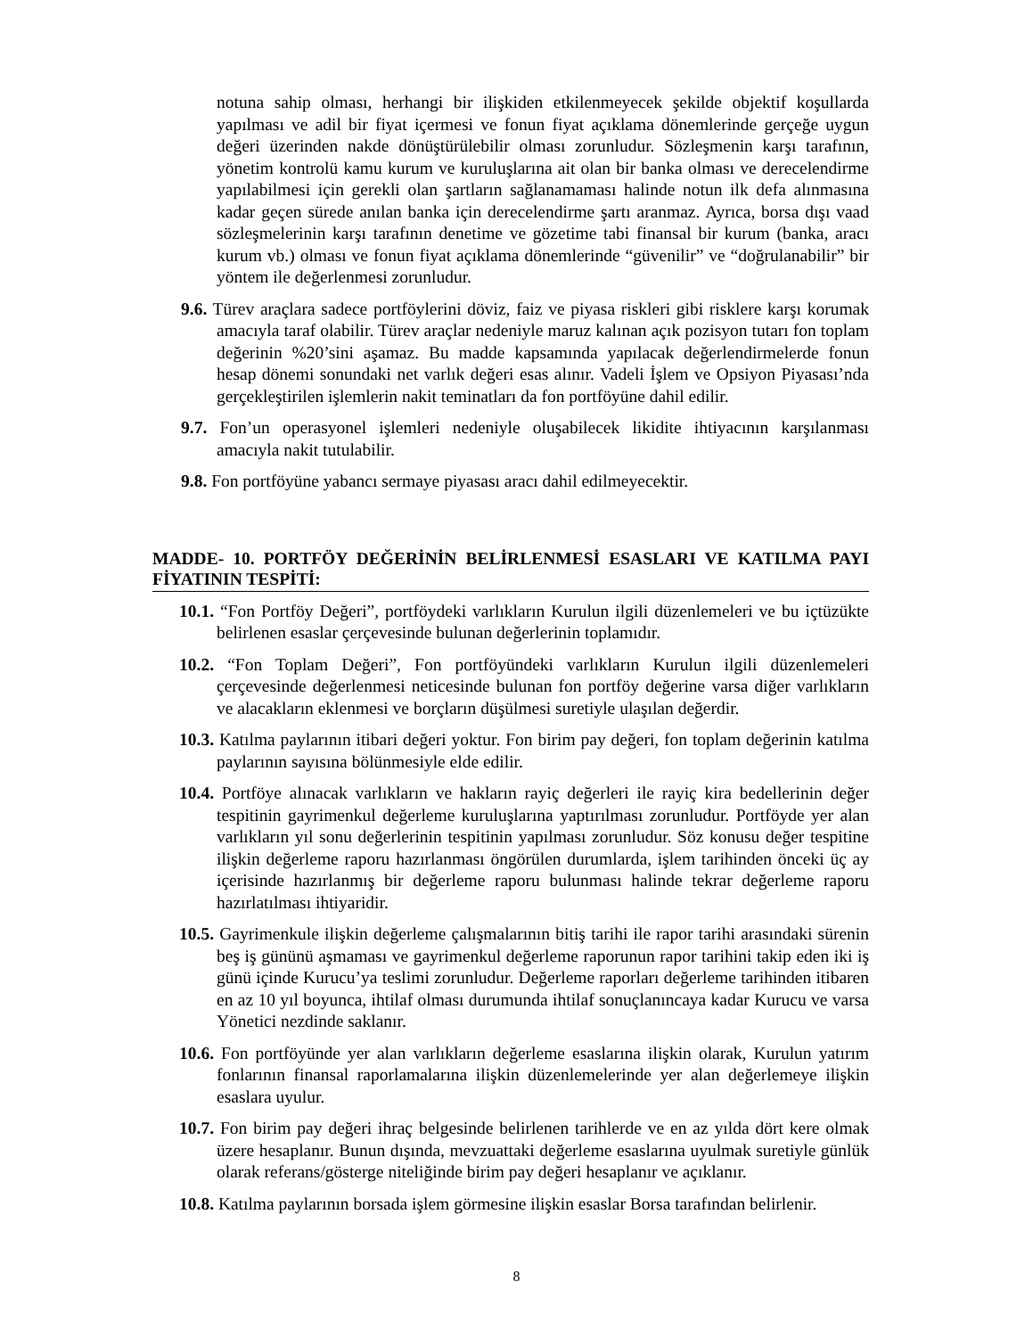notuna sahip olması, herhangi bir ilişkiden etkilenmeyecek şekilde objektif koşullarda yapılması ve adil bir fiyat içermesi ve fonun fiyat açıklama dönemlerinde gerçeğe uygun değeri üzerinden nakde dönüştürülebilir olması zorunludur. Sözleşmenin karşı tarafının, yönetim kontrolü kamu kurum ve kuruluşlarına ait olan bir banka olması ve derecelendirme yapılabilmesi için gerekli olan şartların sağlanamaması halinde notun ilk defa alınmasına kadar geçen sürede anılan banka için derecelendirme şartı aranmaz. Ayrıca, borsa dışı vaad sözleşmelerinin karşı tarafının denetime ve gözetime tabi finansal bir kurum (banka, aracı kurum vb.) olması ve fonun fiyat açıklama dönemlerinde “güvenilir” ve “doğrulanabilir” bir yöntem ile değerlenmesi zorunludur.
9.6. Türev araçlara sadece portföylerini döviz, faiz ve piyasa riskleri gibi risklere karşı korumak amacıyla taraf olabilir. Türev araçlar nedeniyle maruz kalınan açık pozisyon tutarı fon toplam değerinin %20’sini aşamaz. Bu madde kapsamında yapılacak değerlendirmelerde fonun hesap dönemi sonundaki net varlık değeri esas alınır. Vadeli İşlem ve Opsiyon Piyasası’nda gerçekleştirilen işlemlerin nakit teminatları da fon portföyüne dahil edilir.
9.7. Fon’un operasyonel işlemleri nedeniyle oluşabilecek likidite ihtiyacının karşılanması amacıyla nakit tutulabilir.
9.8. Fon portföyüne yabancı sermaye piyasası aracı dahil edilmeyecektir.
MADDE- 10. PORTFÖY DEĞERİNİN BELİRLENMESİ ESASLARI VE KATILMA PAYI FİYATININ TESPİTİ:
10.1. “Fon Portföy Değeri”, portföydeki varlıkların Kurulun ilgili düzenlemeleri ve bu içtüzükte belirlenen esaslar çerçevesinde bulunan değerlerinin toplamıdır.
10.2. “Fon Toplam Değeri”, Fon portföyündeki varlıkların Kurulun ilgili düzenlemeleri çerçevesinde değerlenmesi neticesinde bulunan fon portföy değerine varsa diğer varlıkların ve alacakların eklenmesi ve borçların düşülmesi suretiyle ulaşılan değerdir.
10.3. Katılma paylarının itibari değeri yoktur. Fon birim pay değeri, fon toplam değerinin katılma paylarının sayısına bölünmesiyle elde edilir.
10.4. Portföye alınacak varlıkların ve hakların rayiç değerleri ile rayiç kira bedellerinin değer tespitinin gayrimenkul değerleme kuruluşlarına yaptırılması zorunludur. Portföyde yer alan varlıkların yıl sonu değerlerinin tespitinin yapılması zorunludur. Söz konusu değer tespitine ilişkin değerleme raporu hazırlanması öngörülen durumlarda, işlem tarihinden önceki üç ay içerisinde hazırlanmış bir değerleme raporu bulunması halinde tekrar değerleme raporu hazırlatılması ihtiyaridir.
10.5. Gayrimenkule ilişkin değerleme çalışmalarının bitiş tarihi ile rapor tarihi arasındaki sürenin beş iş gününü aşmaması ve gayrimenkul değerleme raporunun rapor tarihini takip eden iki iş günü içinde Kurucu’ya teslimi zorunludur. Değerleme raporları değerleme tarihinden itibaren en az 10 yıl boyunca, ihtilaf olması durumunda ihtilaf sonuçlanıncaya kadar Kurucu ve varsa Yönetici nezdinde saklanır.
10.6. Fon portföyünde yer alan varlıkların değerleme esaslarına ilişkin olarak, Kurulun yatırım fonlarının finansal raporlamalarına ilişkin düzenlemelerinde yer alan değerlemeye ilişkin esaslara uyulur.
10.7. Fon birim pay değeri ihraç belgesinde belirlenen tarihlerde ve en az yılda dört kere olmak üzere hesaplanır. Bunun dışında, mevzuattaki değerleme esaslarına uyulmak suretiyle günlük olarak referans/gösterge niteliğinde birim pay değeri hesaplanır ve açıklanır.
10.8. Katılma paylarının borsada işlem görmesine ilişkin esaslar Borsa tarafından belirlenir.
8